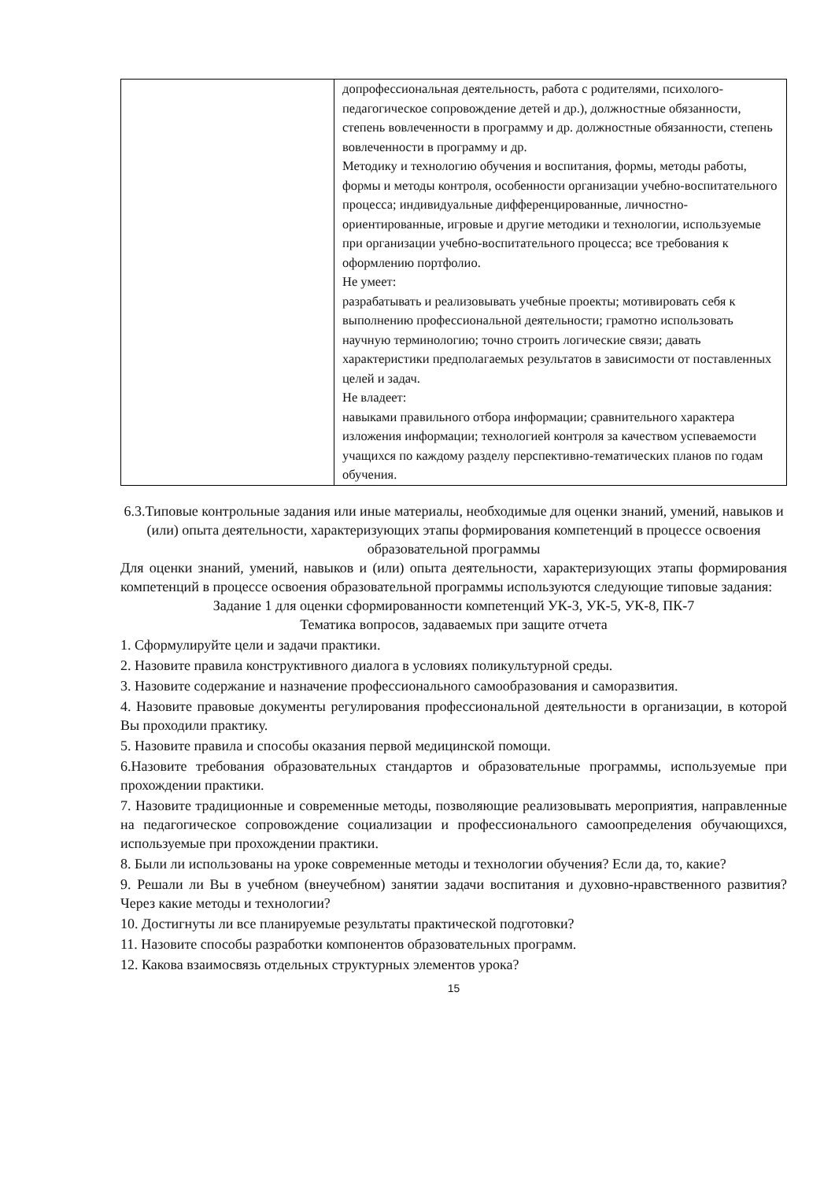| | допрофессиональная деятельность, работа с родителями, психолого-педагогическое сопровождение детей и др.), должностные обязанности, степень вовлеченности в программу и др. должностные обязанности, степень вовлеченности в программу и др. Методику и технологию обучения и воспитания, формы, методы работы, формы и методы контроля, особенности организации учебно-воспитательного процесса; индивидуальные дифференцированные, личностно-ориентированные, игровые и другие методики и технологии, используемые при организации учебно-воспитательного процесса; все требования к оформлению портфолио. Не умеет: разрабатывать и реализовывать учебные проекты; мотивировать себя к выполнению профессиональной деятельности; грамотно использовать научную терминологию; точно строить логические связи; давать характеристики предполагаемых результатов в зависимости от поставленных целей и задач. Не владеет: навыками правильного отбора информации; сравнительного характера изложения информации; технологией контроля за качеством успеваемости учащихся по каждому разделу перспективно-тематических планов по годам обучения. |
6.3.Типовые контрольные задания или иные материалы, необходимые для оценки знаний, умений, навыков и (или) опыта деятельности, характеризующих этапы формирования компетенций в процессе освоения образовательной программы
Для оценки знаний, умений, навыков и (или) опыта деятельности, характеризующих этапы формирования компетенций в процессе освоения образовательной программы используются следующие типовые задания:
Задание 1 для оценки сформированности компетенций УК-3, УК-5, УК-8, ПК-7
Тематика вопросов, задаваемых при защите отчета
1. Сформулируйте цели и задачи практики.
2. Назовите правила конструктивного диалога в условиях поликультурной среды.
3. Назовите содержание и назначение профессионального самообразования и саморазвития.
4. Назовите правовые документы регулирования профессиональной деятельности в организации, в которой Вы проходили практику.
5. Назовите правила и способы оказания первой медицинской помощи.
6.Назовите требования образовательных стандартов и образовательные программы, используемые при прохождении практики.
7. Назовите традиционные и современные методы, позволяющие реализовывать мероприятия, направленные на педагогическое сопровождение социализации и профессионального самоопределения обучающихся, используемые при прохождении практики.
8. Были ли использованы на уроке современные методы и технологии обучения? Если да, то, какие?
9. Решали ли Вы в учебном (внеучебном) занятии задачи воспитания и духовно-нравственного развития? Через какие методы и технологии?
10. Достигнуты ли все планируемые результаты практической подготовки?
11. Назовите способы разработки компонентов образовательных программ.
12. Какова взаимосвязь отдельных структурных элементов урока?
15